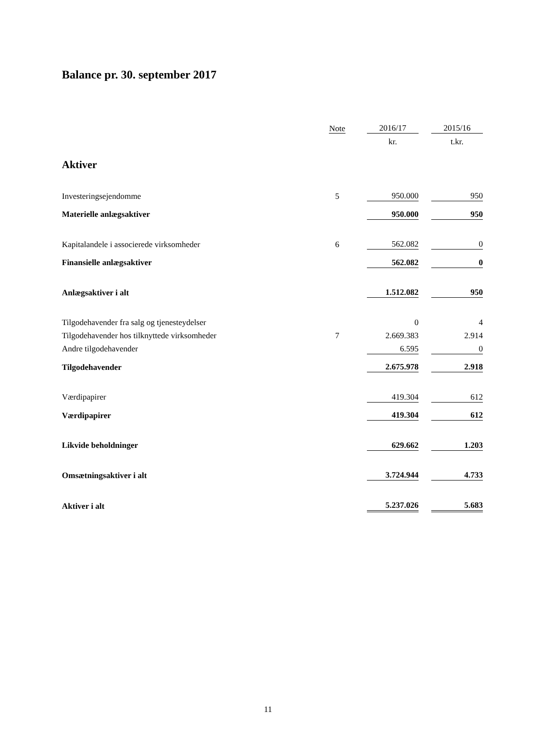Balance pr. 30. september 2017
| | Note | | 2016/17 | | 2015/16 |
| | | | kr. | | t.kr. |
| Aktiver | | | | | |
| Investeringsejendomme | 5 | | 950.000 | | 950 |
| Materielle anlægsaktiver | | | 950.000 | | 950 |
| Kapitalandele i associerede virksomheder | 6 | | 562.082 | | 0 |
| Finansielle anlægsaktiver | | | 562.082 | | 0 |
| Anlægsaktiver i alt | | | 1.512.082 | | 950 |
| Tilgodehavender fra salg og tjenesteydelser | | | 0 | | 4 |
| Tilgodehavender hos tilknyttede virksomheder | 7 | | 2.669.383 | | 2.914 |
| Andre tilgodehavender | | | 6.595 | | 0 |
| Tilgodehavender | | | 2.675.978 | | 2.918 |
| Værdipapirer | | | 419.304 | | 612 |
| Værdipapirer | | | 419.304 | | 612 |
| Likvide beholdninger | | | 629.662 | | 1.203 |
| Omsætningsaktiver i alt | | | 3.724.944 | | 4.733 |
| Aktiver i alt | | | 5.237.026 | | 5.683 |
11